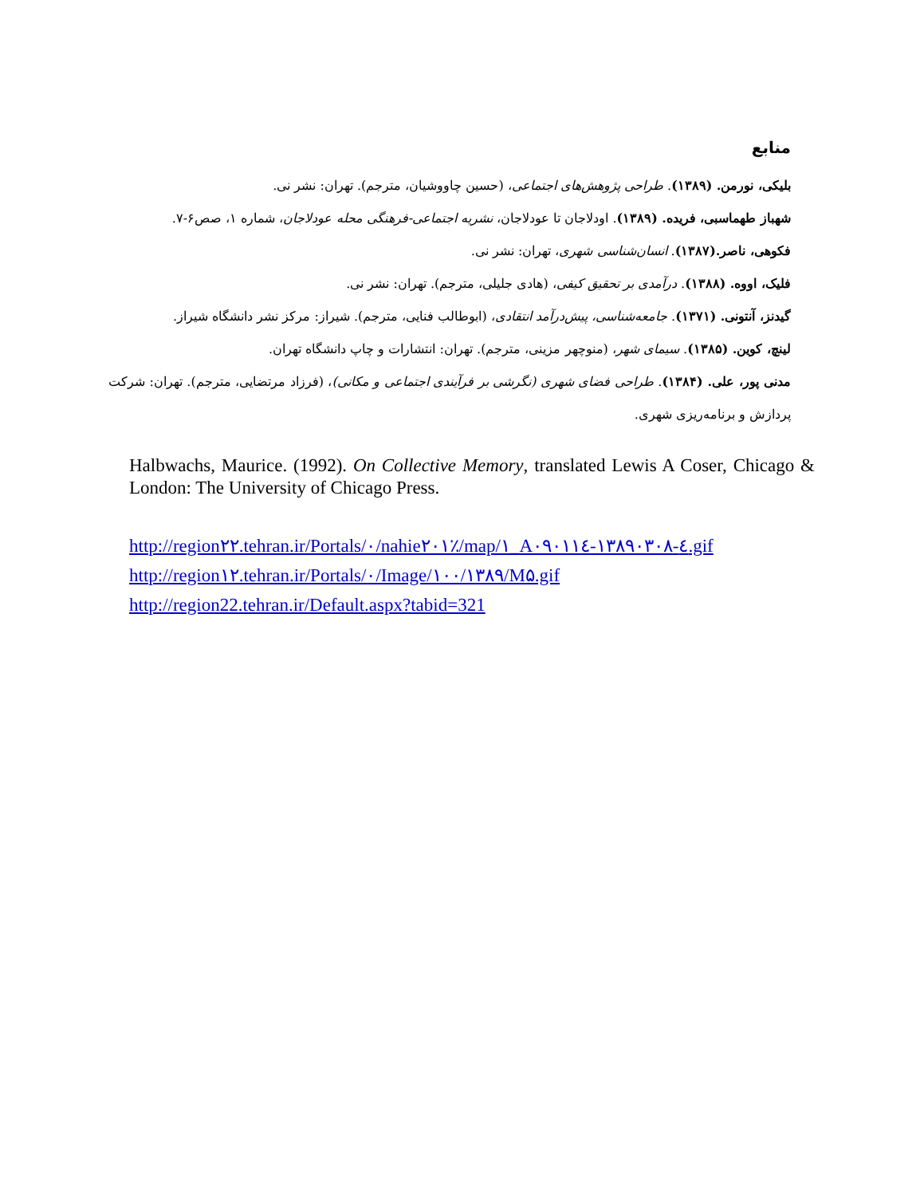منابع
بلیکی، نورمن. (۱۳۸۹). طراحی پژوهش‌های اجتماعی، (حسین چاووشیان، مترجم). تهران: نشر نی.
شهباز طهماسبی، فریده. (۱۳۸۹). اودلاجان تا عودلاجان، نشریه اجتماعی-فرهنگی محله عودلاجان، شماره ۱، صص۶-۷.
فکوهی، ناصر.(۱۳۸۷). انسان‌شناسی شهری، تهران: نشر نی.
فلیک، اووه. (۱۳۸۸). درآمدی بر تحقیق کیفی، (هادی جلیلی، مترجم). تهران: نشر نی.
گیدنز، آنتونی. (۱۳۷۱). جامعه‌شناسی، پیش‌درآمد انتقادی، (ابوطالب فنایی، مترجم). شیراز: مرکز نشر دانشگاه شیراز.
لینچ، کوین. (۱۳۸۵). سیمای شهر، (منوچهر مزینی، مترجم). تهران: انتشارات و چاپ دانشگاه تهران.
مدنی پور، علی. (۱۳۸۴). طراحی فضای شهری (نگرشی بر فرآیندی اجتماعی و مکانی)، (فرزاد مرتضایی، مترجم). تهران: شرکت پردازش و برنامه‌ریزی شهری.
Halbwachs, Maurice. (1992). On Collective Memory, translated Lewis A Coser, Chicago & London: The University of Chicago Press.
http://region۲۲.tehran.ir/Portals/۰/nahie۲۰۱٪/map/۱_A۰۹۰۱۱٤-۱۳۸۹۰۳۰۸-٤.gif
http://region۱۲.tehran.ir/Portals/۰/Image/۱۰۰/۱۳۸۹/M۵.gif
http://region22.tehran.ir/Default.aspx?tabid=321